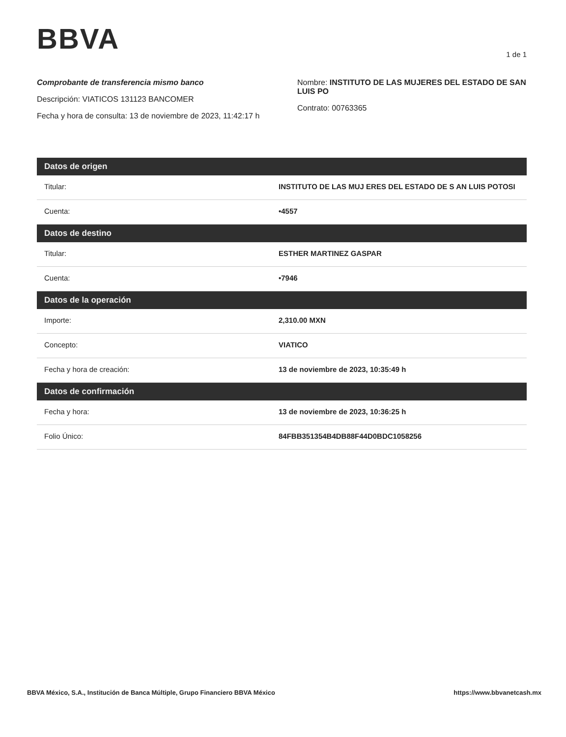BBVA
1 de 1
Comprobante de transferencia mismo banco
Descripción: VIATICOS 131123 BANCOMER
Fecha y hora de consulta: 13 de noviembre de 2023, 11:42:17 h
Nombre: INSTITUTO DE LAS MUJERES DEL ESTADO DE SAN LUIS PO
Contrato: 00763365
| Datos de origen | |
| --- | --- |
| Titular: | INSTITUTO DE LAS MUJ ERES DEL ESTADO DE S AN LUIS POTOSI |
| Cuenta: | •4557 |
| Datos de destino | |
| Titular: | ESTHER MARTINEZ GASPAR |
| Cuenta: | •7946 |
| Datos de la operación | |
| Importe: | 2,310.00 MXN |
| Concepto: | VIATICO |
| Fecha y hora de creación: | 13 de noviembre de 2023, 10:35:49 h |
| Datos de confirmación | |
| Fecha y hora: | 13 de noviembre de 2023, 10:36:25 h |
| Folio Único: | 84FBB351354B4DB88F44D0BDC1058256 |
BBVA México, S.A., Institución de Banca Múltiple, Grupo Financiero BBVA México https://www.bbvanetcash.mx